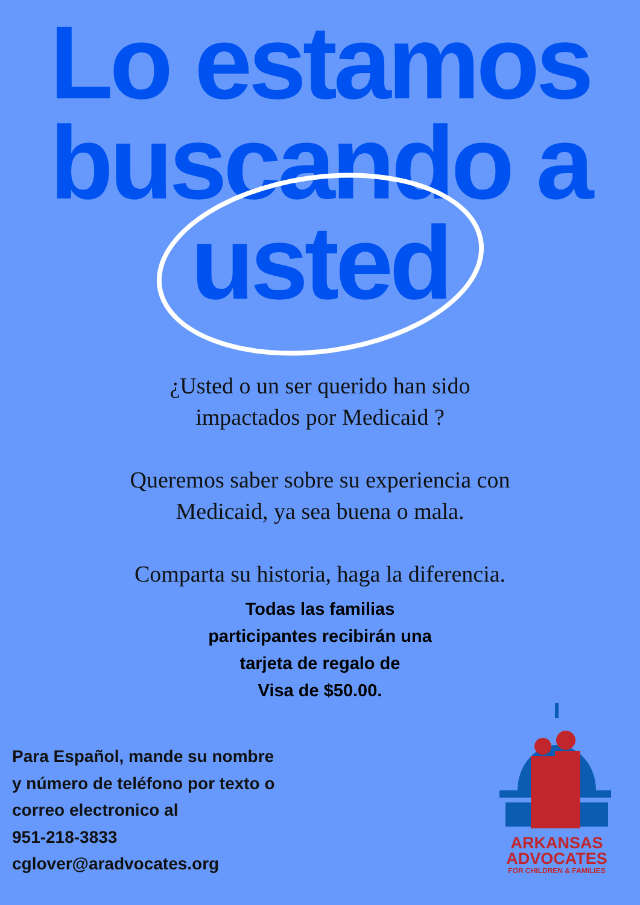Lo estamos
buscando a
usted
¿Usted o un ser querido han sido
impactados por Medicaid ?
Queremos saber sobre su experiencia con
Medicaid, ya sea buena o mala.
Comparta su historia, haga la diferencia.
Todas las familias
participantes recibirán una
tarjeta de regalo de
Visa de $50.00.
Para Español, mande su nombre
y número de teléfono por texto o
correo electronico al
951-218-3833
cglover@aradvocates.org
ARKANSAS
ADVOCATES
FOR CHILDREN & FAMILIES